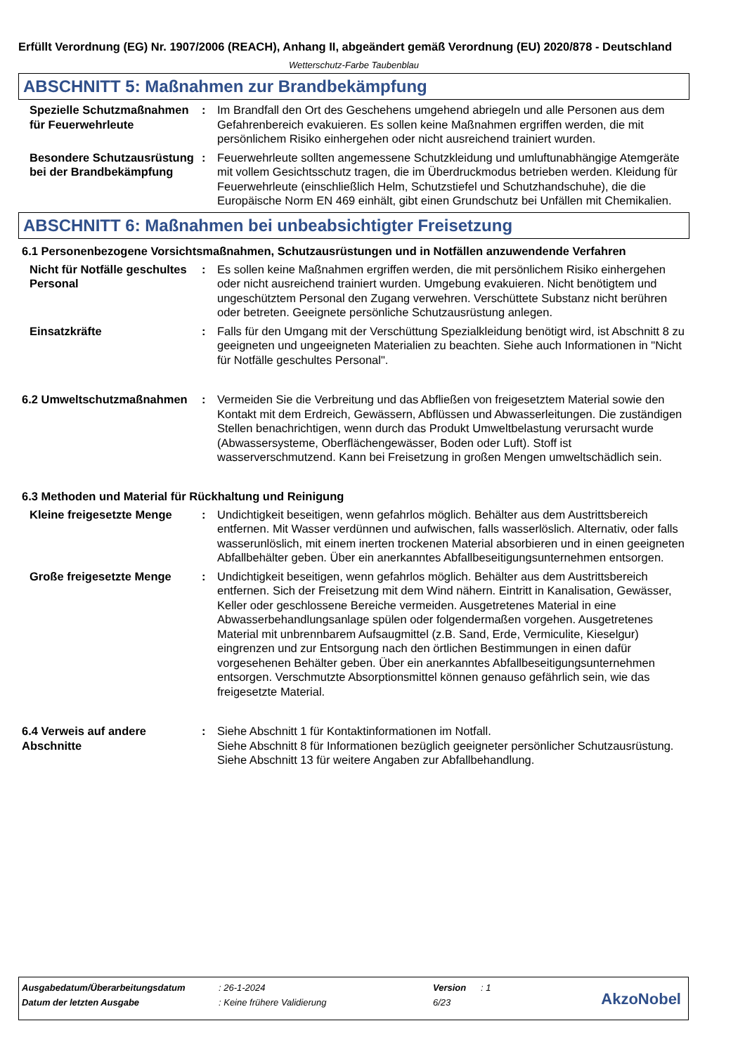Erfüllt Verordnung (EG) Nr. 1907/2006 (REACH), Anhang II, abgeändert gemäß Verordnung (EU) 2020/878 - Deutschland
Wetterschutz-Farbe Taubenblau
ABSCHNITT 5: Maßnahmen zur Brandbekämpfung
Spezielle Schutzmaßnahmen für Feuerwehrleute
: Im Brandfall den Ort des Geschehens umgehend abriegeln und alle Personen aus dem Gefahrenbereich evakuieren. Es sollen keine Maßnahmen ergriffen werden, die mit persönlichem Risiko einhergehen oder nicht ausreichend trainiert wurden.
Besondere Schutzausrüstung bei der Brandbekämpfung
: Feuerwehrleute sollten angemessene Schutzkleidung und umluftunabhängige Atemgeräte mit vollem Gesichtsschutz tragen, die im Überdruckmodus betrieben werden. Kleidung für Feuerwehrleute (einschließlich Helm, Schutzstiefel und Schutzhandschuhe), die die Europäische Norm EN 469 einhält, gibt einen Grundschutz bei Unfällen mit Chemikalien.
ABSCHNITT 6: Maßnahmen bei unbeabsichtigter Freisetzung
6.1 Personenbezogene Vorsichtsmaßnahmen, Schutzausrüstungen und in Notfällen anzuwendende Verfahren
Nicht für Notfälle geschultes Personal
: Es sollen keine Maßnahmen ergriffen werden, die mit persönlichem Risiko einhergehen oder nicht ausreichend trainiert wurden. Umgebung evakuieren. Nicht benötigtem und ungeschütztem Personal den Zugang verwehren. Verschüttete Substanz nicht berühren oder betreten. Geeignete persönliche Schutzausrüstung anlegen.
Einsatzkräfte : Falls für den Umgang mit der Verschüttung Spezialkleidung benötigt wird, ist Abschnitt 8 zu geeigneten und ungeeigneten Materialien zu beachten. Siehe auch Informationen in "Nicht für Notfälle geschultes Personal".
6.2 Umweltschutzmaßnahmen : Vermeiden Sie die Verbreitung und das Abfließen von freigesetztem Material sowie den Kontakt mit dem Erdreich, Gewässern, Abflüssen und Abwasserleitungen. Die zuständigen Stellen benachrichtigen, wenn durch das Produkt Umweltbelastung verursacht wurde (Abwassersysteme, Oberflächengewässer, Boden oder Luft). Stoff ist wasserverschmutzend. Kann bei Freisetzung in großen Mengen umweltschädlich sein.
6.3 Methoden und Material für Rückhaltung und Reinigung
Kleine freigesetzte Menge
: Undichtigkeit beseitigen, wenn gefahrlos möglich. Behälter aus dem Austrittsbereich entfernen. Mit Wasser verdünnen und aufwischen, falls wasserlöslich. Alternativ, oder falls wasserunlöslich, mit einem inerten trockenen Material absorbieren und in einen geeigneten Abfallbehälter geben. Über ein anerkanntes Abfallbeseitigungsunternehmen entsorgen.
Große freigesetzte Menge : Undichtigkeit beseitigen, wenn gefahrlos möglich. Behälter aus dem Austrittsbereich entfernen. Sich der Freisetzung mit dem Wind nähern. Eintritt in Kanalisation, Gewässer, Keller oder geschlossene Bereiche vermeiden. Ausgetretenes Material in eine Abwasserbehandlungsanlage spülen oder folgendermaßen vorgehen. Ausgetretenes Material mit unbrennbarem Aufsaugmittel (z.B. Sand, Erde, Vermiculite, Kieselgur) eingrenzen und zur Entsorgung nach den örtlichen Bestimmungen in einen dafür vorgesehenen Behälter geben. Über ein anerkanntes Abfallbeseitigungsunternehmen entsorgen. Verschmutzte Absorptionsmittel können genauso gefährlich sein, wie das freigesetzte Material.
6.4 Verweis auf andere Abschnitte
: Siehe Abschnitt 1 für Kontaktinformationen im Notfall.
Siehe Abschnitt 8 für Informationen bezüglich geeigneter persönlicher Schutzausrüstung.
Siehe Abschnitt 13 für weitere Angaben zur Abfallbehandlung.
| Ausgabedatum/Überarbeitungsdatum | : 26-1-2024 | Version | : 1 |
| Datum der letzten Ausgabe | : Keine frühere Validierung | 6/23 | |
AkzoNobel